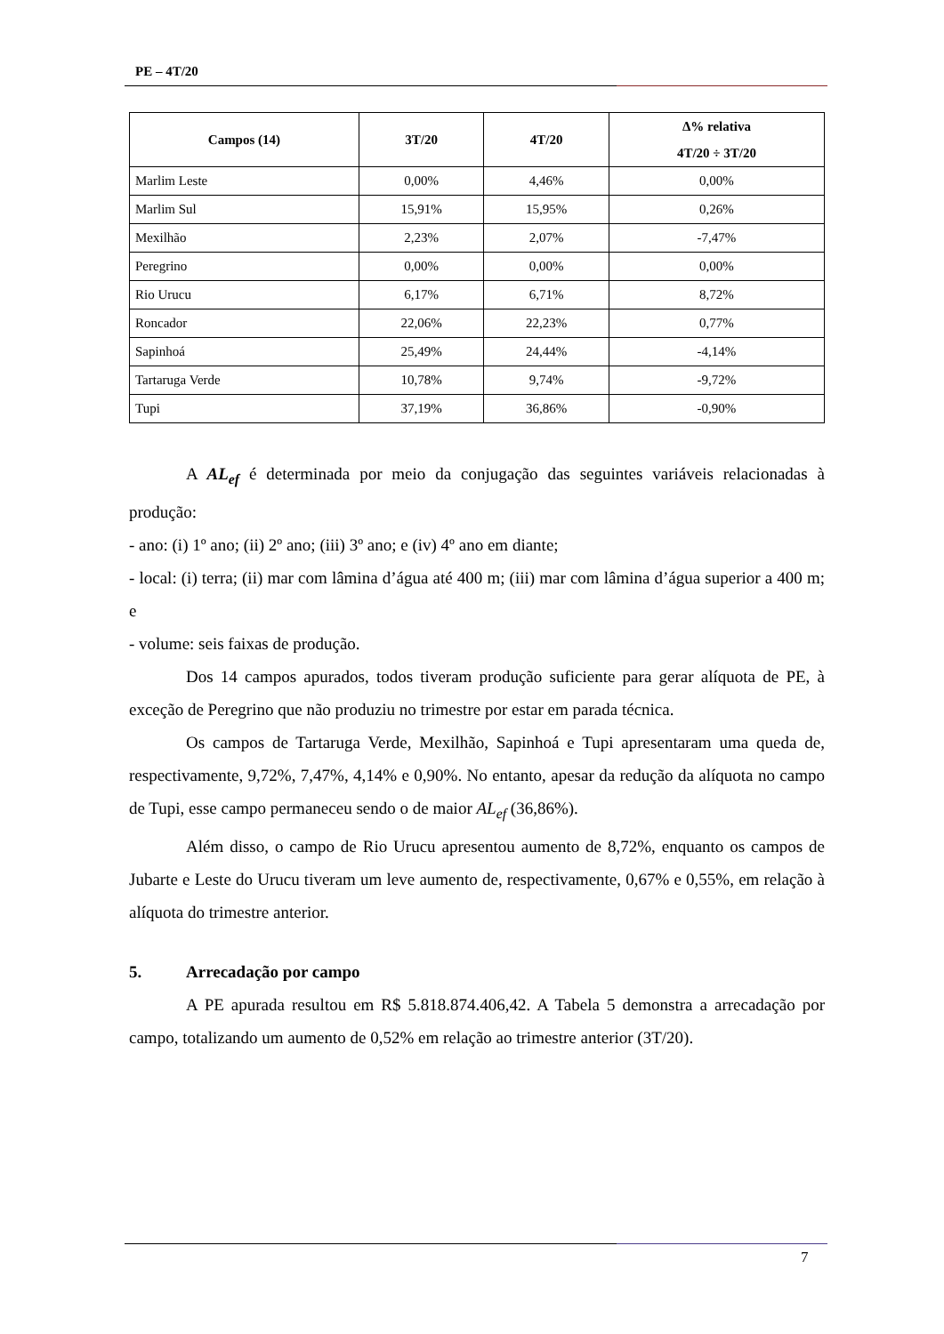PE – 4T/20
| Campos (14) | 3T/20 | 4T/20 | Δ% relativa 4T/20 ÷ 3T/20 |
| --- | --- | --- | --- |
| Marlim Leste | 0,00% | 4,46% | 0,00% |
| Marlim Sul | 15,91% | 15,95% | 0,26% |
| Mexilhão | 2,23% | 2,07% | -7,47% |
| Peregrino | 0,00% | 0,00% | 0,00% |
| Rio Urucu | 6,17% | 6,71% | 8,72% |
| Roncador | 22,06% | 22,23% | 0,77% |
| Sapinhoá | 25,49% | 24,44% | -4,14% |
| Tartaruga Verde | 10,78% | 9,74% | -9,72% |
| Tupi | 37,19% | 36,86% | -0,90% |
A AL<sub>ef</sub> é determinada por meio da conjugação das seguintes variáveis relacionadas à produção:
- ano: (i) 1º ano; (ii) 2º ano; (iii) 3º ano; e (iv) 4º ano em diante;
- local: (i) terra; (ii) mar com lâmina d’água até 400 m; (iii) mar com lâmina d’água superior a 400 m; e
- volume: seis faixas de produção.
Dos 14 campos apurados, todos tiveram produção suficiente para gerar alíquota de PE, à exceção de Peregrino que não produziu no trimestre por estar em parada técnica.
Os campos de Tartaruga Verde, Mexilhão, Sapinhoá e Tupi apresentaram uma queda de, respectivamente, 9,72%, 7,47%, 4,14% e 0,90%. No entanto, apesar da redução da alíquota no campo de Tupi, esse campo permaneceu sendo o de maior AL<sub>ef</sub> (36,86%).
Além disso, o campo de Rio Urucu apresentou aumento de 8,72%, enquanto os campos de Jubarte e Leste do Urucu tiveram um leve aumento de, respectivamente, 0,67% e 0,55%, em relação à alíquota do trimestre anterior.
5. Arrecadação por campo
A PE apurada resultou em R$ 5.818.874.406,42. A Tabela 5 demonstra a arrecadação por campo, totalizando um aumento de 0,52% em relação ao trimestre anterior (3T/20).
7